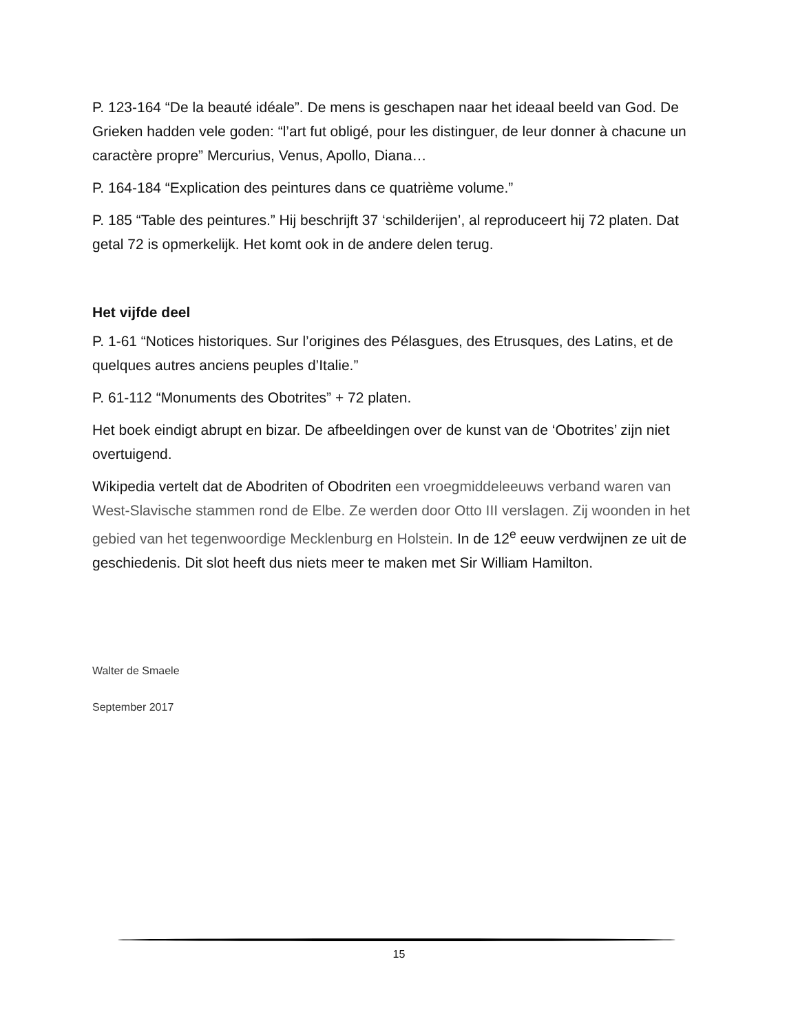P. 123-164 “De la beauté idéale”. De mens is geschapen naar het ideaal beeld van God. De Grieken hadden vele goden: “l’art fut obligé, pour les distinguer, de leur donner à chacune un caractère propre” Mercurius, Venus, Apollo, Diana…
P. 164-184 “Explication des peintures dans ce quatrième volume.”
P. 185 “Table des peintures.” Hij beschrijft 37 ‘schilderijen’, al reproduceert hij 72 platen. Dat getal 72 is opmerkelijk. Het komt ook in de andere delen terug.
Het vijfde deel
P. 1-61 “Notices historiques. Sur l’origines des Pélasgues, des Etrusques, des Latins, et de quelques autres anciens peuples d’Italie.”
P. 61-112 “Monuments des Obotrites” + 72 platen.
Het boek eindigt abrupt en bizar. De afbeeldingen over de kunst van de ‘Obotrites’ zijn niet overtuigend.
Wikipedia vertelt dat de Abodriten of Obodriten een vroegmiddeleeuws verband waren van West-Slavische stammen rond de Elbe. Ze werden door Otto III verslagen. Zij woonden in het gebied van het tegenwoordige Mecklenburg en Holstein. In de 12<sup>e</sup> eeuw verdwijnen ze uit de geschiedenis. Dit slot heeft dus niets meer te maken met Sir William Hamilton.
Walter de Smaele
September 2017
15